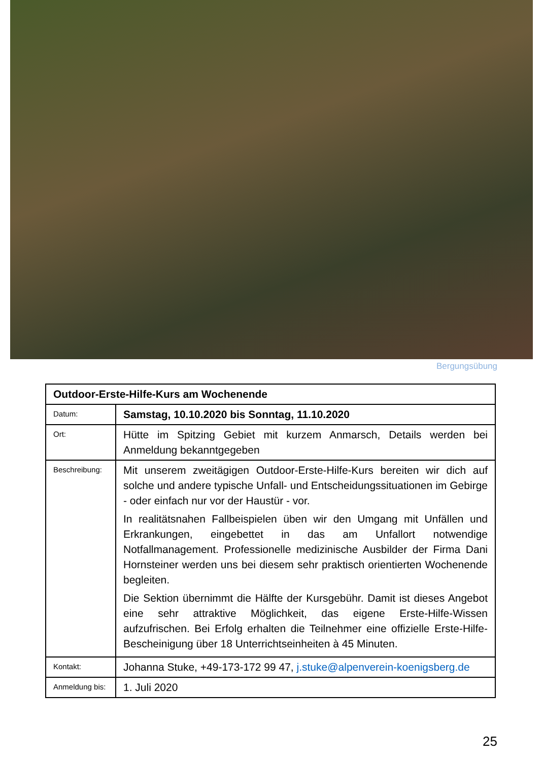Bergungsübung
| Outdoor-Erste-Hilfe-Kurs am Wochenende | |
| Datum: | Samstag, 10.10.2020 bis Sonntag, 11.10.2020 |
| Ort: | Hütte im Spitzing Gebiet mit kurzem Anmarsch, Details werden bei Anmeldung bekanntgegeben |
| Beschreibung: | Mit unserem zweitägigen Outdoor-Erste-Hilfe-Kurs bereiten wir dich auf solche und andere typische Unfall- und Entscheidungssituationen im Gebirge - oder einfach nur vor der Haustür - vor. In realitätsnahen Fallbeispielen üben wir den Umgang mit Unfällen und Erkrankungen, eingebettet in das am Unfallort notwendige Notfallmanagement. Professionelle medizinische Ausbilder der Firma Dani Hornsteiner werden uns bei diesem sehr praktisch orientierten Wochenende begleiten. Die Sektion übernimmt die Hälfte der Kursgebühr. Damit ist dieses Angebot eine sehr attraktive Möglichkeit, das eigene Erste-Hilfe-Wissen aufzufrischen. Bei Erfolg erhalten die Teilnehmer eine offizielle Erste-Hilfe-Bescheinigung über 18 Unterrichtseinheiten à 45 Minuten. |
| Kontakt: | Johanna Stuke, +49-173-172 99 47, j.stuke@alpenverein-koenigsberg.de |
| Anmeldung bis: | 1. Juli 2020 |
25